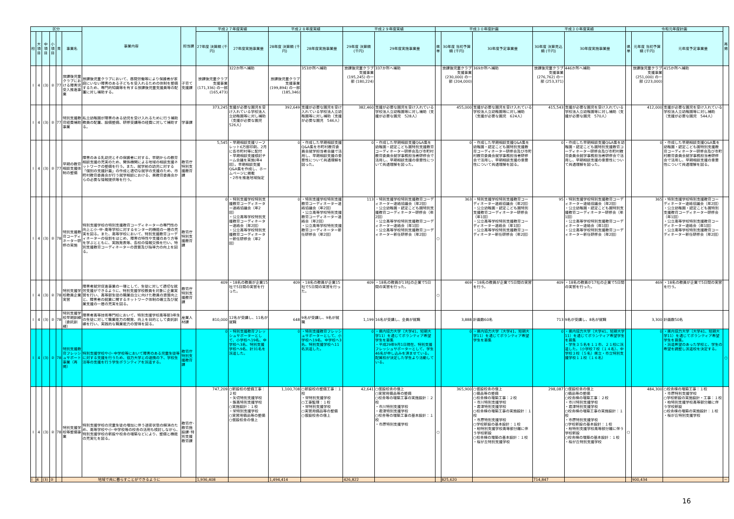| 区分 | | | | | | 事業内容 | 担当課 | 平成２７年度実績 | | 平成２８年度実績 | | 平成２９年度実績 | | 平成３０年度計画 | | | 平成３０年度実績 | | 令和元年度計画 | | | 再掲 |
| --- | --- | --- | --- | --- | --- | --- | --- | --- | --- | --- | --- | --- | --- | --- | --- | --- | --- | --- | --- | --- | --- | --- |
| 柱 | 大項目 | 中項目 | 小項目 | 頁 | 事業名 | | | 27年度 決算額 (千円) | 27年度実施事業量 | 28年度 決算額 (千円) | 28年度実施事業量 | 29年度 決算額 (千円) | 29年度実施事業量 | 県単 | 30年度 当初予算額 (千円) | 30年度予定事業量 | 30年度 決算見込額 (千円) | 30年度実施事業量 | 県単 | 元年度 当初予算額 (千円) | 元年度予定事業量 | |
| Ⅰ | 4 | (3) | ② | 77 | 放課後児童クラブにおける障害児受入推進事業 | 放課後児童クラブにおいて、昼間労働等により保護者が家庭にいない障害のある子どもを受入れるための体制を整備するため、専門的知識等を有する放課後児童支援員等の配置に対し補助する。 | 子育て支援課 | 放課後児童クラブ支援事業 (171,336) の一部 (165,473) | 322か所へ補助 | 放課後児童クラブ支援事業 (199,894) の一部 (185,346) | 353か所へ補助 | 放課後児童クラブ支援事業 (195,245) の一部 (180,224) | 337か所へ補助 | | 放課後児童クラブ支援事業 (230,000) の一部 (204,000) | 369か所へ補助 | 放課後児童クラブ支援事業 (276,762) の一部 (253,371) | 446か所へ補助 | | 放課後児童クラブ支援事業 (251,000) の一部 (223,000) | 415か所へ補助 | |
| Ⅰ | 4 | (3) | ② | 77 | 特別支援教育経費補助事業 | 私立幼稚園が障害のある幼児を受け入れるために行う補助教員の配置、設備整備、研修受講等の経費に対して補助する。 | 学事課 | 373,245 | 支援が必要な園児を受け入れている学校法人立幼稚園等に対し補助（支援が必要な園児 526人） | 392,649 | 支援が必要な園児を受け入れている学校法人立幼稚園等に対し補助（支援が必要な園児 546人） | 382,460 | 支援が必要な園児を受け入れている学校法人立幼稚園等に対し補助（支援が必要な園児 528人） | | 455,000 | 支援が必要な園児を受け入れている学校法人立幼稚園等に対し補助（支援が必要な園児 624人） | 415,543 | 支援が必要な園児を受け入れている学校法人立幼稚園等に対し補助（支援が必要な園児 570人） | | 412,000 | 支援が必要な園児を受け入れている学校法人立幼稚園等に対し補助（支援が必要な園児 544人） | |
| Ⅰ | 4 | (3) | ② | 77 | 早期の教育相談支援体制の整備 | 障害のある乳幼児とその保護者に対する、早期からの教育相談支援の充実のため、関係機関による地域の相談支援ネットワークの整備を行う。また、就学前の幼児に対する「個別の支援計画」の作成と適切な就学の支援のため、市町村教育委員会が行う就学相談における、県教育委員会からの必要な情報提供等を行う。 | 教育庁特別支援教育課 | 5,545 | ・早期相談支援リーフレット6万部印刷、2月に各市町村等に配付 ・早期相談支援検討チーム会議を実施(年4回）。早期相談支援Q&A集を作成し、ホームページに掲載 ・2市を推進地域指定 | 0 | ・作成した早期相談支援Q&A集を市町村教育委員会就学担当者会議で活用し、早期相談支援の重要性について共通理解を図った。 | 0 | ・作成した早期相談支援Q&A集を幼稚園・認定こども園特別支援教育コーディネーター研修会及び市町村教育委員会就学事務担当者研修会で活用し、早期相談支援の重要性について共通理解を図った。 | | 0 | ・作成した早期相談支援Q&A集を幼稚園・認定こども園特別支援教育コーディネーター研修会及び市町村教育委員会就学事務担当者研修会で活用し、早期相談支援の重要性について共通理解を図る。 | 0 | ・作成した早期相談支援Q&A集を幼稚園・認定こども園特別支援教育コーディネーター研修会及び市町村教育委員会就学事務担当者研修会で活用し、早期相談支援の重要性について共通理解を図った。 | | 0 | ・作成した早期相談支援Q&A集を幼稚園・認定こども園特別支援教育コーディネーター研修会及び市町村教育委員会就学事務担当者研修会で活用し、早期相談支援の重要性について共通理解を図る。 | |
| Ⅰ | 4 | (3) | ② | 78 | 特別支援教育コーディネーター研修の実施 | 特別支援学校の特別支援教育コーディネーターの専門性の向上と小･中･高等学校に対するセンター的機能の一層の充実を図る。また、高等学校において、特別支援教育コーディネーターの役割をはじめ、障害の特性や支援のあり方等を学ぶとともに、実践発表等、各校の情報交換を行い、特別支援教育コーディネーターの資質及び指導力の向上を図る。 | 教育庁特別支援教育課 | 0 | ・特別支援学校特別支援教育コーディネーター連絡協議会（年2回） ・公立高等学校特別支援教育コーディネーター連絡会（年2回） ・公立高等学校特別支援教育コーディネーター新任研修会（年2回） | 0 | ・特別支援学校特別支援教育コーディネーター連絡協議会（年2回） ・公立高等学校特別支援教育コーディネーター連絡会（年2回） ・公立高等学校特別支援教育コーディネーター新任研修会（年2回） | 113 | ・特別支援学校特別支援教育コーディネーター連絡協議会（年2回） ・公立幼稚園・認定こども園特別支援教育コーディネーター研修会（年2回） ・公立高等学校特別支援教育コーディネーター連絡会（年1回） ・公立高等学校特別支援教育コーディネーター新任研修会（年2回） | ○ | 363 | ・特別支援学校特別支援教育コーディネーター連絡協議会（年2回） ・公立幼稚園・認定こども園特別支援教育コーディネーター研修会（年1回） ・公立高等学校特別支援教育コーディネーター連絡会（年1回） ・公立高等学校特別支援教育コーディネーター新任研修会（年2回） | 95 | ・特別支援学校特別支援教育コーディネーター連絡協議会（年2回） ・公立幼稚園・認定こども園特別支援教育コーディネーター研修会（年1回） ・公立高等学校特別支援教育コーディネーター連絡会（年1回） ・公立高等学校特別支援教育コーディネーター新任研修会（年2回） | | 365 | ・特別支援学校特別支援教育コーディネーター連絡協議会（年2回） ・公立幼稚園・認定こども園特別支援教育コーディネーター研修会（年1回） ・公立高等学校特別支援教育コーディネーター連絡会（年1回） ・公立高等学校特別支援教育コーディネーター新任研修会（年2回） | |
| Ⅰ | 4 | (3) | ② | 78 | 特別支援学校教員企業実習 | 障害者就労促進事業の一環として、生徒に対して適切な就労支援ができるように、特別支援学校教員を対象に企業実習を行い、高等部生徒の職業自立に向けた教員の資質向上と、障害者の就業に関するネットワーク体制の確立及び就業支援の一層の充実を図る。 | 教育庁特別支援教育課 | 409 | ・18名の教員が企業15社で5日間の実習を行った。 | 409 | ・18名の教員が企業15社で5日間の実習を行った。 | 409 | ・18名の教員が13社の企業で5日間の実習を行った。 | ○ | 469 | ・18名の教員が企業で5日間の実習を行う。 | 409 | ・18名の教員が17社の企業で5日間の実習を行った。 | | 469 | ・18名の教員が企業で5日間の実習を行う。 | |
| Ⅰ | 4 | (3) | ② | 78 | 特別支援学校早期訓練（委託訓練） | 障害者高等技術専門校において、特別支援学校高等部3年生の生徒に対して職業能力の開発、向上を目的として委託訓練を行い、実践的な職業能力の習得を図る。 | 産業人材課 | 810,000 | 12名が受講し、11名が就職 | 648 | 9名が受講し、9名が就職 | 1,199 | 16名が受講し、全員が就職 | | 3,888 | 計画数60名 | 713 | 9名が受講し、8名が就職 | | 3,300 | 計画数50名 | |
| Ⅰ | 4 | (3) | ② | 78 | 特別支援教育フレッシュサポート事業（再掲） | 特別支援学校や小･中学校等において障害のある児童生徒等に対する支援を行うため、協力大学との連携の下、学校生活等の支援を行う学生ボランティアを派遣する。 | 教育庁特別支援教育課 | 0 | ・特別支援教育フレッシュサポーターとして、小学校へ19名、中学校へ3名、特別支援学校へ9名、計31名を派遣した。 | 0 | ・特別支援教育フレッシュサポーターとして、小学校へ19名、中学校へ3名、特別支援学校へ11名派遣した。 | 0 | ・県内協力大学（大学41、短期大学11）を通じてボランティア希望学生を募集 ・平成29年9月1日現在、特別支援フレッシュサポーターとして、学生46名が申し込みを済ませている。配属校が決定した学生より活動している。 | | 0 | ・県内協力大学（大学41、短期大学11）を通じてボランティア希望学生を募集 | 0 | ・県内協力大学（大学41、短期大学11）を通じてボランティア希望学生を募集 ・学生３５名を１１市、２１校に派遣した。（小学校７校（１４名）、中学校３校（５名）県立・市立特別支援学校１１校（１６名） | | 0 | ・県内協力大学（大学41、短期大学11）を通じてボランティア希望学生を募集。 ・派遣希望のあった学校と、学生の希望を調整し派遣校を決定する。 | ○ |
| Ⅰ | 4 | (3) | ② | 78 | 特別支援学校等整備事業 | 特別支援学校の児童生徒の増加に伴う過密状態の解消のため、高等学校や小･中学校等の校舎の活用も検討しながら、特別支援学校の新設や校舎の増築などにより、整備と機能の充実化を図る。 | 教育庁･教育施設課･特別支援教育課 | 747,209 | ○新設校の整備工事：２校 ・矢切特別支援学校 ・飯高特別支援学校 ○実施設計：１校 ・栄特別支援学校 ○実習用備品等の整備 ○仮設校舎の借上 | 1,100,708 | ○新設校の整備工事：１校 ・栄特別支援学校 ○工事監理：１校 ・栄特別支援学校 ○実習用備品等の整備 ○仮設校舎の借上 | 42,641 | ○仮設校舎の借上 ○実習用備品等の整備 ○校舎等の増築工事の実施設計：２校 ・市川特別支援学校 ・君津特別支援学校 ○校舎等の増築工事の基本設計：１校 ・市原特別支援学校 | ○ | 365,900 | ○仮設校舎の借上 ○備品等の整備 ○校舎棟の増築工事：２校 ・市川特別支援学校 ・君津特別支援学校 ○校舎棟の増築工事の実施設計：１校 ・市原特別支援学校 ○学校新設の基本設計：１校 ・柏特別支援学校高等部分離に伴う学校新設 ○校舎棟の増築の基本設計：１校 ・桜が丘特別支援学校 | 298,087 | ○仮設校舎の借上 ○備品等の整備 ○校舎棟の増築工事：２校 ・市川特別支援学校 ・君津特別支援学校 ○校舎棟の増築工事の実施設計：１校 ・市原特別支援学校 ○学校新設の基本設計：１校 ・柏特別支援学校高等部分離に伴う学校新設 ○校舎棟の増築の基本設計：１校 ・桜が丘特別支援学校 | ○ | 484,300 | ○校舎棟の増築工事：１校 ・市原特別支援学校 ○学校新設の実施設計・工事：１校 ・柏特別支援学校高等部分離に伴う学校新設 ○校舎棟の増築の実施設計：１校 ・桜が丘特別支援学校 | |
| Ⅰ | 4 | (3) | ② | | 地域で共に暮らすことができるように | | | 1,936,408 | | 1,494,414 | | 426,822 | | | 825,620 | | 714,847 | | | 900,434 | | － |
16